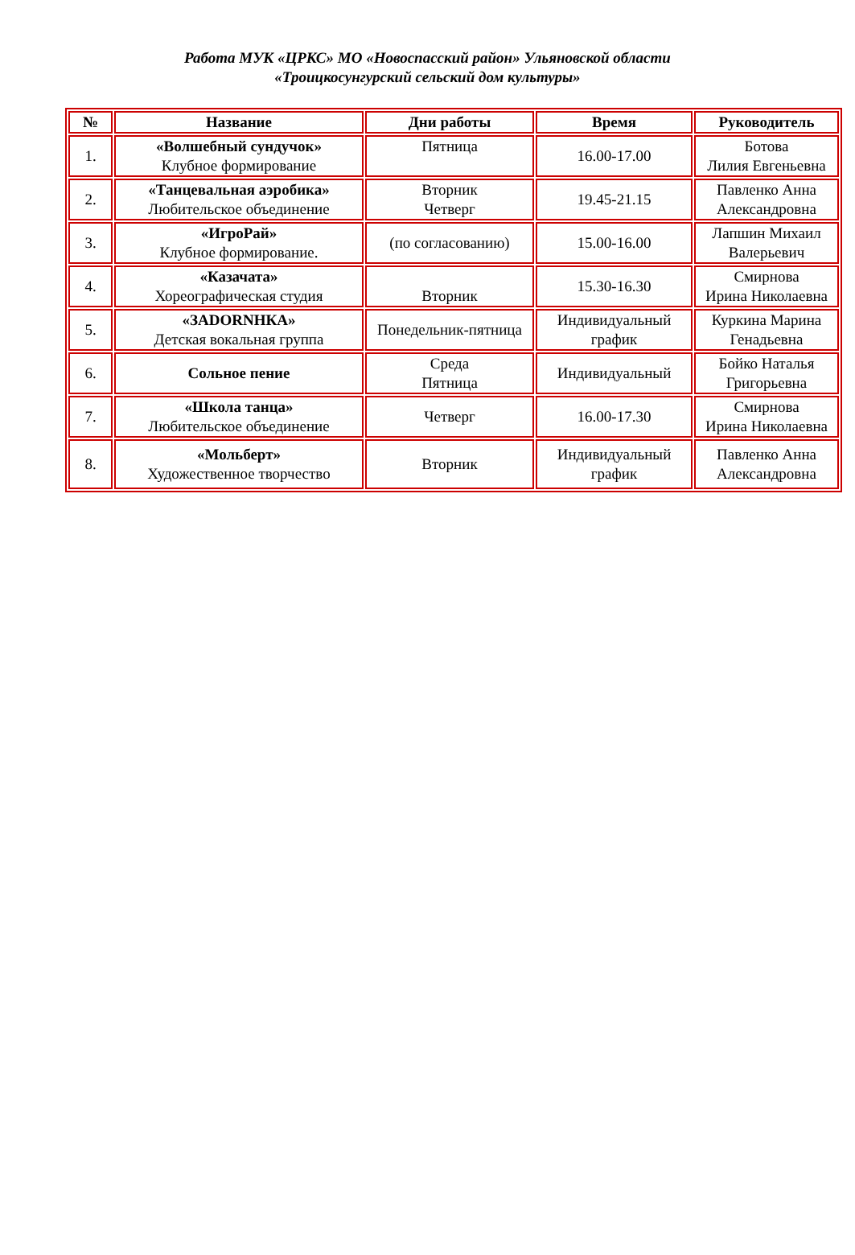Работа МУК «ЦРКС» МО «Новоспасский район» Ульяновской области
«Троицкосунгурский сельский дом культуры»
| № | Название | Дни работы | Время | Руководитель |
| --- | --- | --- | --- | --- |
| 1. | «Волшебный сундучок» Клубное формирование | Пятница | 16.00-17.00 | Ботова Лилия Евгеньевна |
| 2. | «Танцевальная аэробика» Любительское объединение | Вторник Четверг | 19.45-21.15 | Павленко Анна Александровна |
| 3. | «ИгроРай» Клубное формирование. | (по согласованию) | 15.00-16.00 | Лапшин Михаил Валерьевич |
| 4. | «Казачата» Хореографическая студия | Вторник | 15.30-16.30 | Смирнова Ирина Николаевна |
| 5. | «ЗADORNHКА» Детская вокальная группа | Понедельник-пятница | Индивидуальный график | Куркина Марина Генадьевна |
| 6. | Сольное пение | Среда Пятница | Индивидуальный | Бойко Наталья Григорьевна |
| 7. | «Школа танца» Любительское объединение | Четверг | 16.00-17.30 | Смирнова Ирина Николаевна |
| 8. | «Мольберт» Художественное творчество | Вторник | Индивидуальный график | Павленко Анна Александровна |